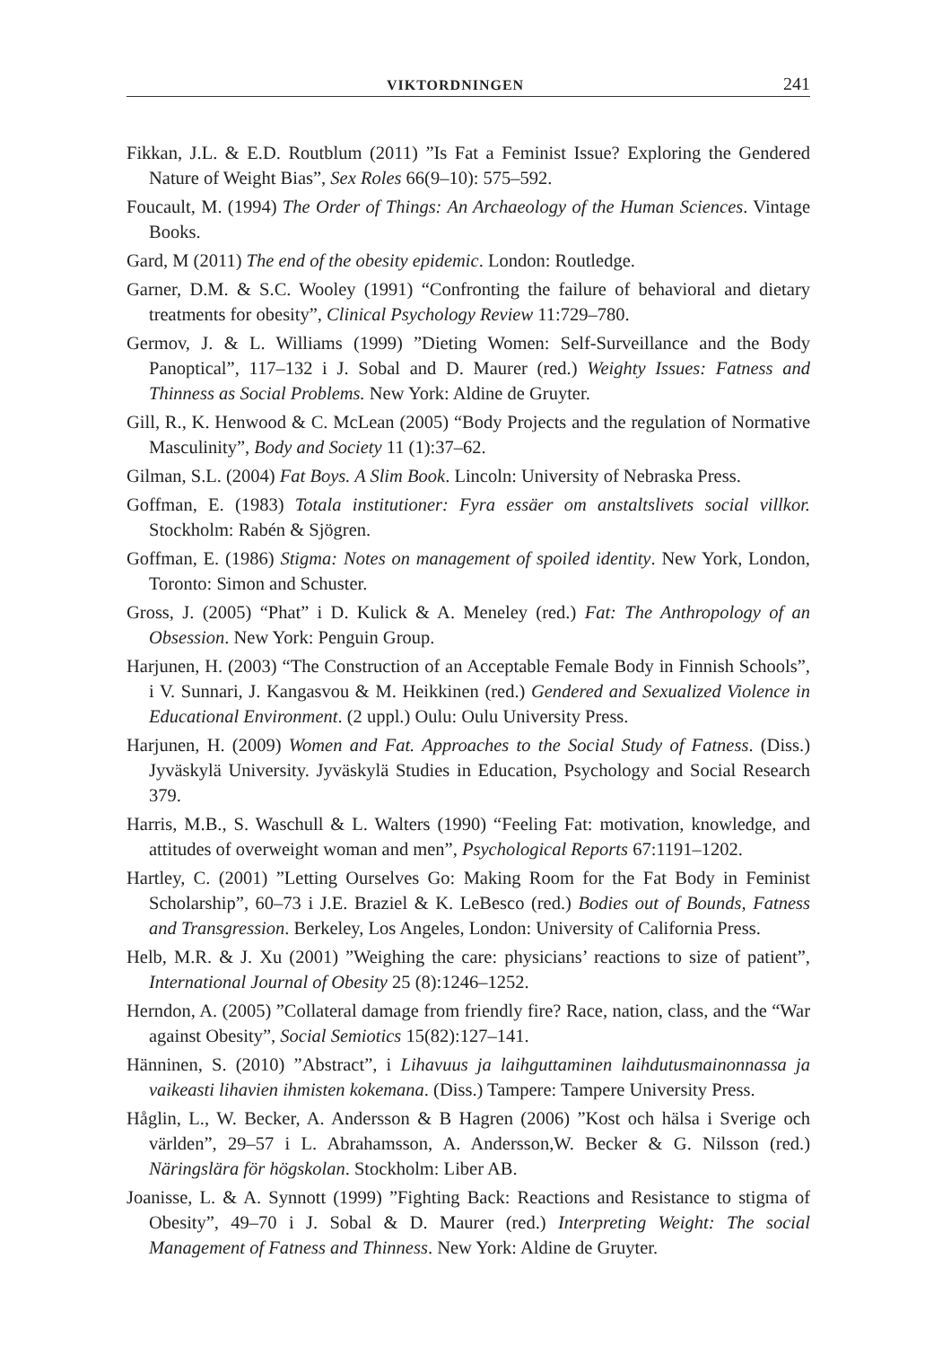VIKTORDNINGEN 241
Fikkan, J.L. & E.D. Routblum (2011) ”Is Fat a Feminist Issue? Exploring the Gendered Nature of Weight Bias”, Sex Roles 66(9–10): 575–592.
Foucault, M. (1994) The Order of Things: An Archaeology of the Human Sciences. Vintage Books.
Gard, M (2011) The end of the obesity epidemic. London: Routledge.
Garner, D.M. & S.C. Wooley (1991) “Confronting the failure of behavioral and dietary treatments for obesity”, Clinical Psychology Review 11:729–780.
Germov, J. & L. Williams (1999) ”Dieting Women: Self-Surveillance and the Body Panoptical”, 117–132 i J. Sobal and D. Maurer (red.) Weighty Issues: Fatness and Thinness as Social Problems. New York: Aldine de Gruyter.
Gill, R., K. Henwood & C. McLean (2005) “Body Projects and the regulation of Normative Masculinity”, Body and Society 11 (1):37–62.
Gilman, S.L. (2004) Fat Boys. A Slim Book. Lincoln: University of Nebraska Press.
Goffman, E. (1983) Totala institutioner: Fyra essäer om anstaltslivets social villkor. Stockholm: Rabén & Sjögren.
Goffman, E. (1986) Stigma: Notes on management of spoiled identity. New York, London, Toronto: Simon and Schuster.
Gross, J. (2005) “Phat” i D. Kulick & A. Meneley (red.) Fat: The Anthropology of an Obsession. New York: Penguin Group.
Harjunen, H. (2003) “The Construction of an Acceptable Female Body in Finnish Schools”, i V. Sunnari, J. Kangasvou & M. Heikkinen (red.) Gendered and Sexualized Violence in Educational Environment. (2 uppl.) Oulu: Oulu University Press.
Harjunen, H. (2009) Women and Fat. Approaches to the Social Study of Fatness. (Diss.) Jyväskylä University. Jyväskylä Studies in Education, Psychology and Social Research 379.
Harris, M.B., S. Waschull & L. Walters (1990) “Feeling Fat: motivation, knowledge, and attitudes of overweight woman and men”, Psychological Reports 67:1191–1202.
Hartley, C. (2001) ”Letting Ourselves Go: Making Room for the Fat Body in Feminist Scholarship”, 60–73 i J.E. Braziel & K. LeBesco (red.) Bodies out of Bounds, Fatness and Transgression. Berkeley, Los Angeles, London: University of California Press.
Helb, M.R. & J. Xu (2001) ”Weighing the care: physicians’ reactions to size of patient”, International Journal of Obesity 25 (8):1246–1252.
Herndon, A. (2005) ”Collateral damage from friendly fire? Race, nation, class, and the “War against Obesity”, Social Semiotics 15(82):127–141.
Hänninen, S. (2010) ”Abstract”, i Lihavuus ja laihguttaminen laihdutusmainonnassa ja vaikeasti lihavien ihmisten kokemana. (Diss.) Tampere: Tampere University Press.
Håglin, L., W. Becker, A. Andersson & B Hagren (2006) ”Kost och hälsa i Sverige och världen”, 29–57 i L. Abrahamsson, A. Andersson,W. Becker & G. Nilsson (red.) Näringslära för högskolan. Stockholm: Liber AB.
Joanisse, L. & A. Synnott (1999) ”Fighting Back: Reactions and Resistance to stigma of Obesity”, 49–70 i J. Sobal & D. Maurer (red.) Interpreting Weight: The social Management of Fatness and Thinness. New York: Aldine de Gruyter.